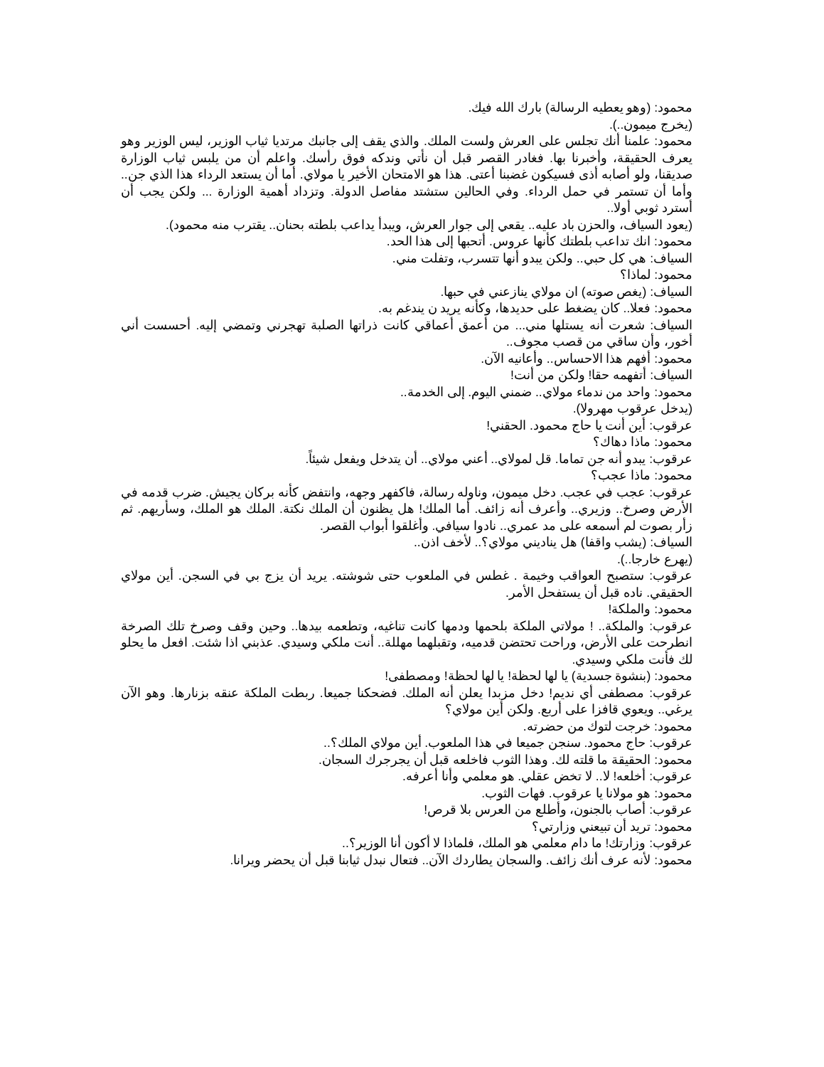محمود: (وهو يعطيه الرسالة) بارك الله فيك.
(يخرج ميمون..).
محمود: علمنا أنك تجلس على العرش ولست الملك. والذي يقف إلى جانبك مرتديا ثياب الوزير، ليس الوزير وهو يعرف الحقيقة، وأخبرنا بها. فغادر القصر قبل أن نأتي وندكه فوق رأسك. واعلم أن من يلبس ثياب الوزارة صديقنا، ولو أصابه أذى فسيكون غضبنا أعتى. هذا هو الامتحان الأخير يا مولاي. أما أن يستعد الرداء هذا الذي جن.. وأما أن تستمر في حمل الرداء. وفي الحالين ستشتد مفاصل الدولة. وتزداد أهمية الوزارة ... ولكن يجب أن أسترد ثوبي أولا..
(يعود السياف، والحزن باد عليه.. يقعي إلى جوار العرش، ويبدأ يداعب بلطته بحنان.. يقترب منه محمود).
محمود: انك تداعب بلطتك كأنها عروس. أتحبها إلى هذا الحد.
السياف: هي كل حبي.. ولكن يبدو أنها تتسرب، وتفلت مني.
محمود: لماذا؟
السياف: (يغص صوته) ان مولاي ينازعني في حبها.
محمود: فعلا.. كان يضغط على حديدها، وكأنه يريد ن يندغم به.
السياف: شعرت أنه يستلها مني... من أعمق أعماقي كانت ذراتها الصلبة تهجرني وتمضي إليه. أحسست أني أخور، وأن ساقي من قصب مجوف..
محمود: أفهم هذا الاحساس.. وأعانيه الآن.
السياف: أتفهمه حقا! ولكن من أنت!
محمود: واحد من ندماء مولاي.. ضمني اليوم. إلى الخدمة..
(يدخل عرقوب مهرولا).
عرقوب: أين أنت يا حاج محمود. الحقني!
محمود: ماذا دهاك؟
عرقوب: يبدو أنه جن تماما. قل لمولاي.. أعني مولاي.. أن يتدخل ويفعل شيئاً.
محمود: ماذا عجب؟
عرقوب: عجب في عجب. دخل ميمون، وناوله رسالة، فاكفهر وجهه، وانتفض كأنه بركان يجيش. ضرب قدمه في الأرض وصرخ.. وزيري.. وأعرف أنه زائف. أما الملك! هل يظنون أن الملك نكتة. الملك هو الملك، وسأريهم. ثم زأر بصوت لم أسمعه على مد عمري.. نادوا سيافي. وأغلقوا أبواب القصر.
السياف: (يشب واقفا) هل يناديني مولاي؟.. لأخف اذن..
(يهرع خارجا..).
عرقوب: ستصبح العواقب وخيمة . غطس في الملعوب حتى شوشته. يريد أن يزج بي في السجن. أين مولاي الحقيقي. ناده قبل أن يستفحل الأمر.
محمود: والملكة!
عرقوب: والملكة.. ! مولاتي الملكة بلحمها ودمها كانت تناغيه، وتطعمه بيدها.. وحين وقف وصرخ تلك الصرخة انطرحت على الأرض، وراحت تحتضن قدميه، وتقبلهما مهللة.. أنت ملكي وسيدي. عذبني اذا شئت. افعل ما يحلو لك فأنت ملكي وسيدي.
محمود: (بنشوة جسدية) يا لها لحظة! يا لها لحظة! ومصطفى!
عرقوب: مصطفى أي نديم! دخل مزبدا يعلن أنه الملك. فضحكنا جميعا. ربطت الملكة عنقه بزنارها. وهو الآن يرغي.. ويعوي قافزا على أربع. ولكن أين مولاي؟
محمود: خرجت لتوك من حضرته.
عرقوب: حاج محمود. سنجن جميعا في هذا الملعوب. أين مولاي الملك؟..
محمود: الحقيقة ما قلته لك. وهذا الثوب فاخلعه قبل أن يجرجرك السجان.
عرقوب: أخلعه! لا.. لا تخض عقلي. هو معلمي وأنا أعرفه.
محمود: هو مولانا يا عرقوب. فهات الثوب.
عرقوب: أصاب بالجنون، وأطلع من العرس بلا قرص!
محمود: تريد أن تبيعني وزارتي؟
عرقوب: وزارتك! ما دام معلمي هو الملك، فلماذا لا أكون أنا الوزير؟..
محمود: لأنه عرف أنك زائف. والسجان يطاردك الآن.. فتعال نبدل ثيابنا قبل أن يحضر ويرانا.